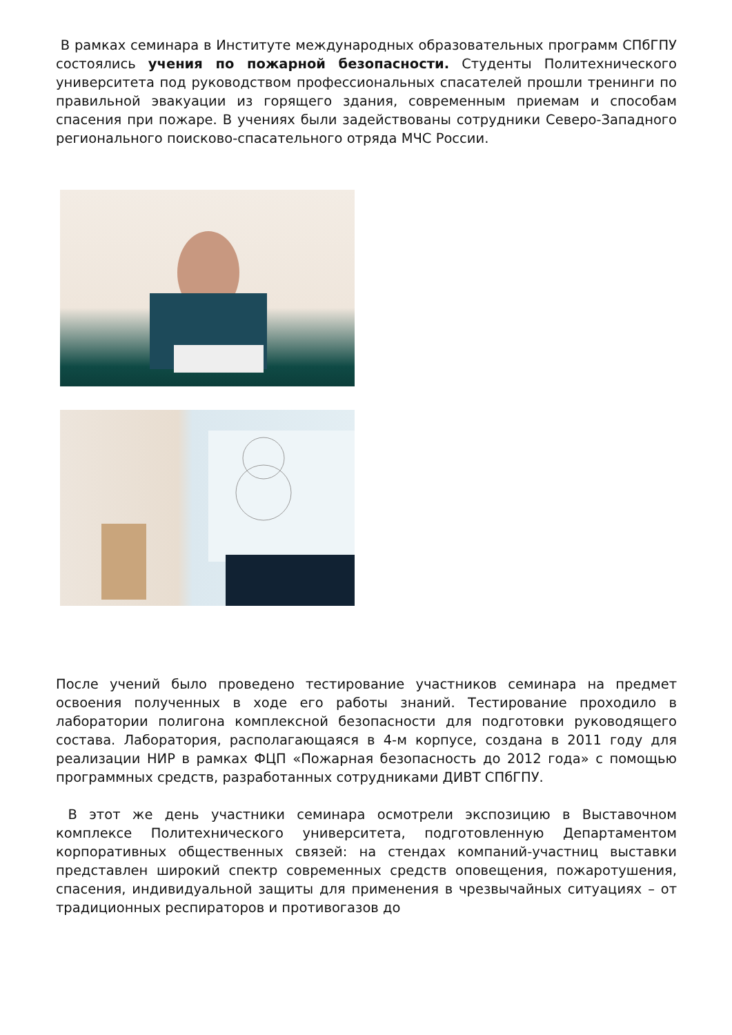В рамках семинара в Институте международных образовательных программ СПбГПУ состоялись учения по пожарной безопасности. Студенты Политехнического университета под руководством профессиональных спасателей прошли тренинги по правильной эвакуации из горящего здания, современным приемам и способам спасения при пожаре. В учениях были задействованы сотрудники Северо-Западного регионального поисково-спасательного отряда МЧС России.
После учений было проведено тестирование участников семинара на предмет освоения полученных в ходе его работы знаний. Тестирование проходило в лаборатории полигона комплексной безопасности для подготовки руководящего состава. Лаборатория, располагающаяся в 4-м корпусе, создана в 2011 году для реализации НИР в рамках ФЦП «Пожарная безопасность до 2012 года» с помощью программных средств, разработанных сотрудниками ДИВТ СПбГПУ.
В этот же день участники семинара осмотрели экспозицию в Выставочном комплексе Политехнического университета, подготовленную Департаментом корпоративных общественных связей: на стендах компаний-участниц выставки представлен широкий спектр современных средств оповещения, пожаротушения, спасения, индивидуальной защиты для применения в чрезвычайных ситуациях – от традиционных респираторов и противогазов до